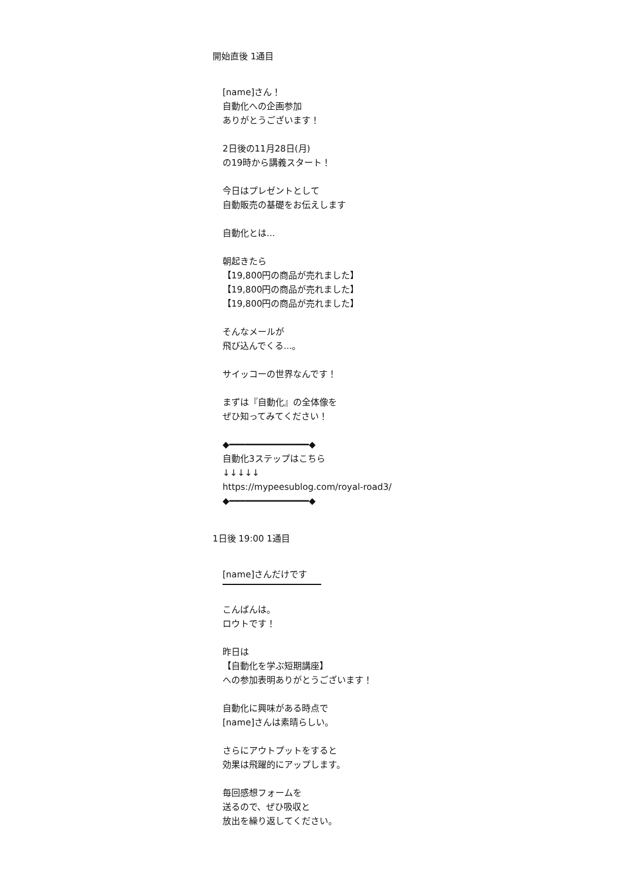開始直後 1通目
[name]さん！
自動化への企画参加
ありがとうございます！
2日後の11月28日(月)
の19時から講義スタート！
今日はプレゼントとして
自動販売の基礎をお伝えします
自動化とは...
朝起きたら
【19,800円の商品が売れました】
【19,800円の商品が売れました】
【19,800円の商品が売れました】
そんなメールが
飛び込んでくる...。
サイッコーの世界なんです！
まずは『自動化』の全体像を
ぜひ知ってみてください！
◆━━━━━━━━━━━━━━━◆
自動化3ステップはこちら
↓↓↓↓↓
https://mypeesublog.com/royal-road3/
◆━━━━━━━━━━━━━━━◆
1日後 19:00 1通目
[name]さんだけです
こんばんは。
ロウトです！
昨日は
【自動化を学ぶ短期講座】
への参加表明ありがとうございます！
自動化に興味がある時点で
[name]さんは素晴らしい。
さらにアウトプットをすると
効果は飛躍的にアップします。
毎回感想フォームを
送るので、ぜひ吸収と
放出を繰り返してください。